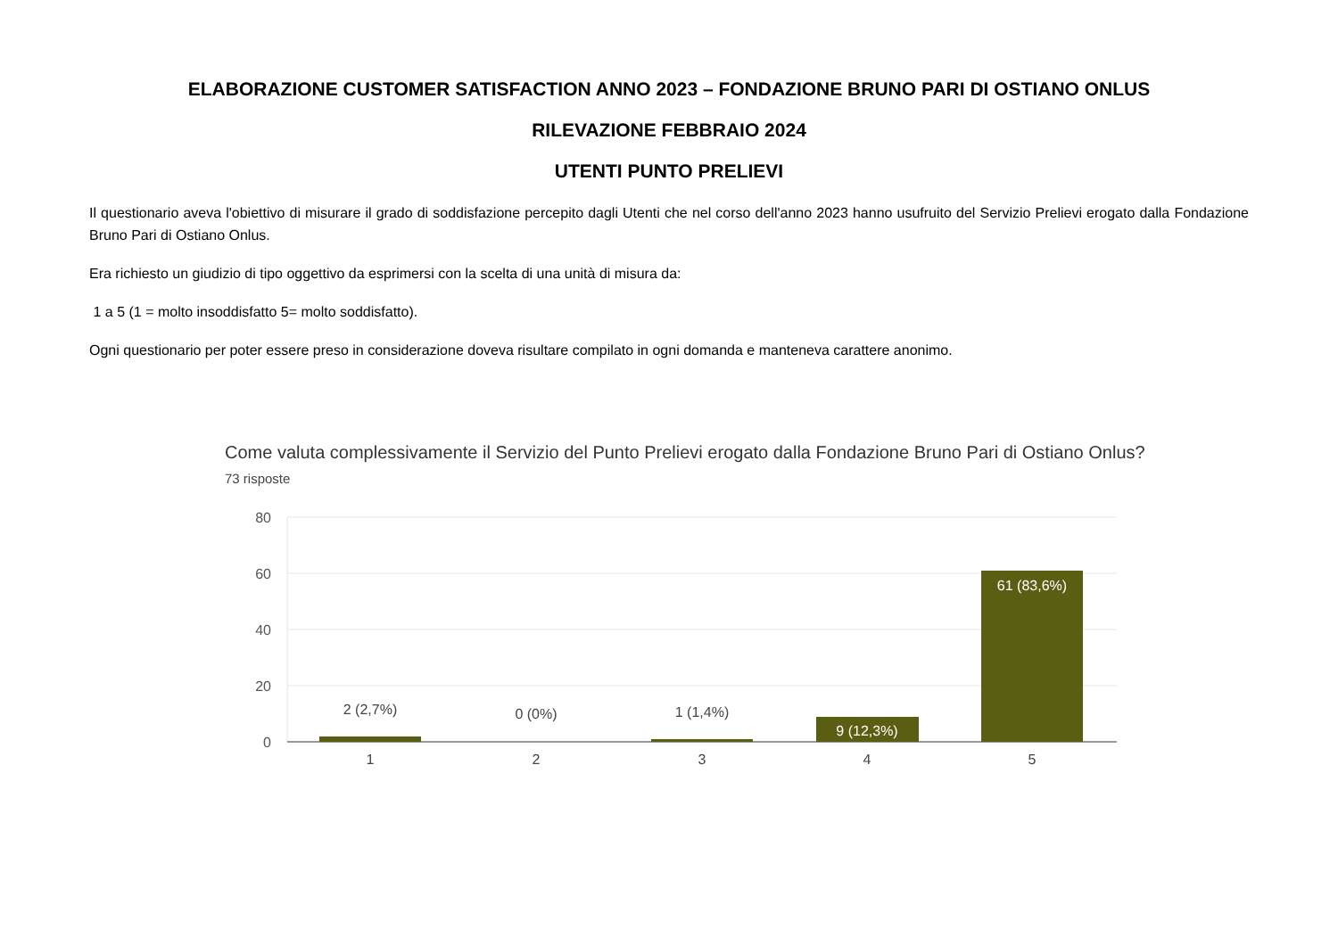ELABORAZIONE CUSTOMER SATISFACTION ANNO 2023 – FONDAZIONE BRUNO PARI DI OSTIANO ONLUS
RILEVAZIONE FEBBRAIO 2024
UTENTI PUNTO PRELIEVI
Il questionario aveva l'obiettivo di misurare il grado di soddisfazione percepito dagli Utenti che nel corso dell'anno 2023 hanno usufruito del Servizio Prelievi erogato dalla Fondazione Bruno Pari di Ostiano Onlus.
Era richiesto un giudizio di tipo oggettivo da esprimersi con la scelta di una unità di misura da:
1 a 5 (1 = molto insoddisfatto 5= molto soddisfatto).
Ogni questionario per poter essere preso in considerazione doveva risultare compilato in ogni domanda e manteneva carattere anonimo.
Come valuta complessivamente il Servizio del Punto Prelievi erogato dalla Fondazione Bruno Pari di Ostiano Onlus?
73 risposte
80
60
40
20
0
2 (2,7%)
0 (0%)
1 (1,4%)
9 (12,3%)
61 (83,6%)
1
2
3
4
5